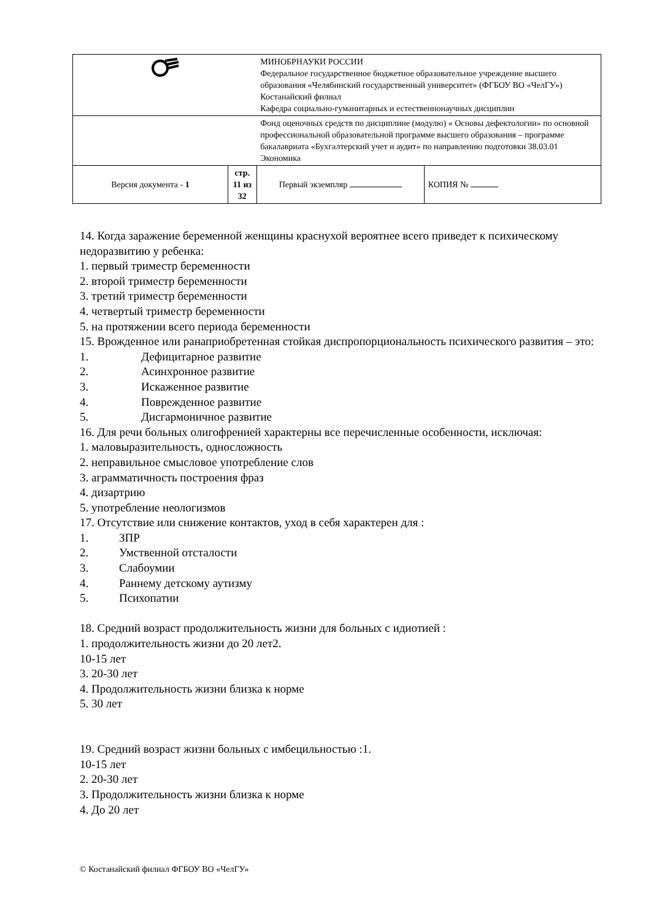| | | МИНОБРНАУКИ РОССИИ Федеральное государственное бюджетное образовательное учреждение высшего образования «Челябинский государственный университет» (ФГБОУ ВО «ЧелГУ») Костанайский филиал Кафедра социально-гуманитарных и естественнонаучных дисциплин | |
| | | Фонд оценочных средств по дисциплине (модулю) « Основы дефектологии» по основной профессиональной образовательной программе высшего образования – программе бакалавриата «Бухгалтерский учет и аудит» по направлению подготовки 38.03.01 Экономика | |
| Версия документа - 1 | стр. 11 из 32 | Первый экземпляр | КОПИЯ № |
14. Когда заражение беременной женщины краснухой вероятнее всего приведет к психическому недоразвитию у ребенка:
1. первый триместр беременности
2. второй триместр беременности
3. третий триместр беременности
4. четвертый триместр беременности
5. на протяжении всего периода беременности
15. Врожденное или ранаприобретенная стойкая диспропорциональность психического развития – это:
1. Дефицитарное развитие
2. Асинхронное развитие
3. Искаженное развитие
4. Поврежденное развитие
5. Дисгармоничное развитие
16. Для речи больных олигофренией характерны все перечисленные особенности, исключая:
1. маловыразительность, односложность
2. неправильное смысловое употребление слов
3. аграмматичность построения фраз
4. дизартрию
5. употребление неологизмов
17. Отсутствие или снижение контактов, уход в себя характерен для :
1. ЗПР
2. Умственной отсталости
3. Слабоумии
4. Раннему детскому аутизму
5. Психопатии
18. Средний возраст продолжительность жизни для больных с идиотией :
1. продолжительность жизни до 20 лет2.
10-15 лет
3. 20-30 лет
4. Продолжительность жизни близка к норме
5. 30 лет
19. Средний возраст жизни больных с имбецильностью :1.
10-15 лет
2. 20-30 лет
3. Продолжительность жизни близка к норме
4. До 20 лет
© Костанайский филиал ФГБОУ ВО «ЧелГУ»